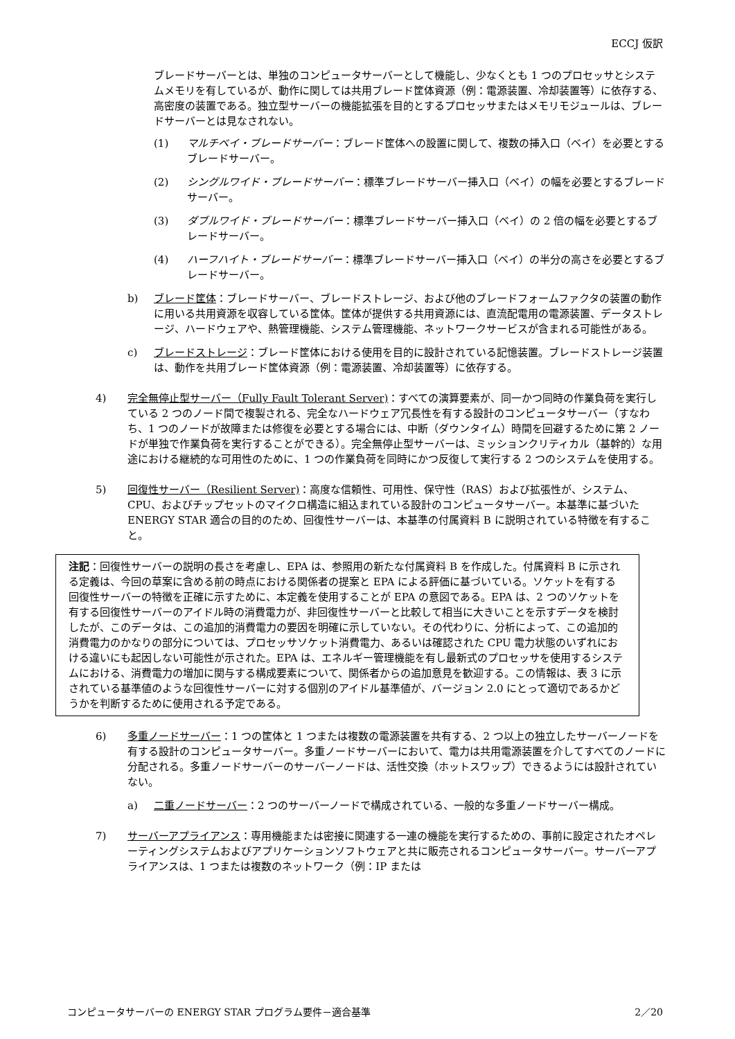ECCJ 仮訳
ブレードサーバーとは、単独のコンピュータサーバーとして機能し、少なくとも 1 つのプロセッサとシステムメモリを有しているが、動作に関しては共用ブレード筐体資源（例：電源装置、冷却装置等）に依存する、高密度の装置である。独立型サーバーの機能拡張を目的とするプロセッサまたはメモリモジュールは、ブレードサーバーとは見なされない。
(1) マルチベイ・ブレードサーバー：ブレード筐体への設置に関して、複数の挿入口（ベイ）を必要とするブレードサーバー。
(2) シングルワイド・ブレードサーバー：標準ブレードサーバー挿入口（ベイ）の幅を必要とするブレードサーバー。
(3) ダブルワイド・ブレードサーバー：標準ブレードサーバー挿入口（ベイ）の 2 倍の幅を必要とするブレードサーバー。
(4) ハーフハイト・ブレードサーバー：標準ブレードサーバー挿入口（ベイ）の半分の高さを必要とするブレードサーバー。
b) ブレード筐体：ブレードサーバー、ブレードストレージ、および他のブレードフォームファクタの装置の動作に用いる共用資源を収容している筐体。筐体が提供する共用資源には、直流配電用の電源装置、データストレージ、ハードウェアや、熱管理機能、システム管理機能、ネットワークサービスが含まれる可能性がある。
c) ブレードストレージ：ブレード筐体における使用を目的に設計されている記憶装置。ブレードストレージ装置は、動作を共用ブレード筐体資源（例：電源装置、冷却装置等）に依存する。
4) 完全無停止型サーバー（Fully Fault Tolerant Server)：すべての演算要素が、同一かつ同時の作業負荷を実行している 2 つのノード間で複製される、完全なハードウェア冗長性を有する設計のコンピュータサーバー（すなわち、1 つのノードが故障または修復を必要とする場合には、中断（ダウンタイム）時間を回避するために第 2 ノードが単独で作業負荷を実行することができる）。完全無停止型サーバーは、ミッションクリティカル（基幹的）な用途における継続的な可用性のために、1 つの作業負荷を同時にかつ反復して実行する 2 つのシステムを使用する。
5) 回復性サーバー（Resilient Server)：高度な信頼性、可用性、保守性（RAS）および拡張性が、システム、CPU、およびチップセットのマイクロ構造に組込まれている設計のコンピュータサーバー。本基準に基づいた ENERGY STAR 適合の目的のため、回復性サーバーは、本基準の付属資料 B に説明されている特徴を有すること。
注記：回復性サーバーの説明の長さを考慮し、EPA は、参照用の新たな付属資料 B を作成した。付属資料 B に示される定義は、今回の草案に含める前の時点における関係者の提案と EPA による評価に基づいている。ソケットを有する回復性サーバーの特徴を正確に示すために、本定義を使用することが EPA の意図である。EPA は、2 つのソケットを有する回復性サーバーのアイドル時の消費電力が、非回復性サーバーと比較して相当に大きいことを示すデータを検討したが、このデータは、この追加的消費電力の要因を明確に示していない。その代わりに、分析によって、この追加的消費電力のかなりの部分については、プロセッサソケット消費電力、あるいは確認された CPU 電力状態のいずれにおける違いにも起因しない可能性が示された。EPA は、エネルギー管理機能を有し最新式のプロセッサを使用するシステムにおける、消費電力の増加に関与する構成要素について、関係者からの追加意見を歓迎する。この情報は、表 3 に示されている基準値のような回復性サーバーに対する個別のアイドル基準値が、バージョン 2.0 にとって適切であるかどうかを判断するために使用される予定である。
6) 多重ノードサーバー：1 つの筐体と 1 つまたは複数の電源装置を共有する、2 つ以上の独立したサーバーノードを有する設計のコンピュータサーバー。多重ノードサーバーにおいて、電力は共用電源装置を介してすべてのノードに分配される。多重ノードサーバーのサーバーノードは、活性交換（ホットスワップ）できるようには設計されていない。
a) 二重ノードサーバー：2 つのサーバーノードで構成されている、一般的な多重ノードサーバー構成。
7) サーバーアプライアンス：専用機能または密接に関連する一連の機能を実行するための、事前に設定されたオペレーティングシステムおよびアプリケーションソフトウェアと共に販売されるコンピュータサーバー。サーバーアプライアンスは、1 つまたは複数のネットワーク（例：IP または
コンピュータサーバーの ENERGY STAR プログラム要件－適合基準 2／20